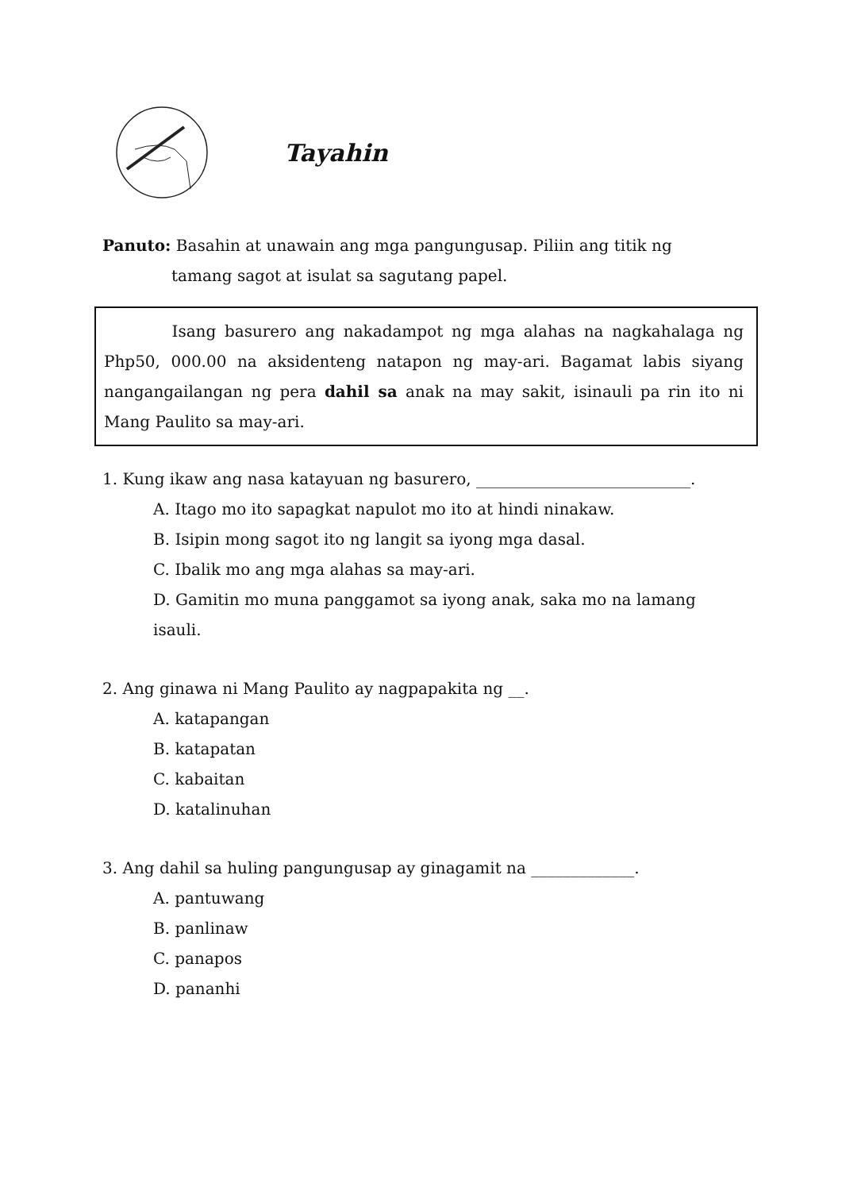Tayahin
Panuto: Basahin at unawain ang mga pangungusap. Piliin ang titik ng
tamang sagot at isulat sa sagutang papel.
Isang basurero ang nakadampot ng mga alahas na nagkahalaga ng Php50, 000.00 na aksidenteng natapon ng may-ari. Bagamat labis siyang nangangailangan ng pera dahil sa anak na may sakit, isinauli pa rin ito ni Mang Paulito sa may-ari.
1. Kung ikaw ang nasa katayuan ng basurero, ___________________________.
A. Itago mo ito sapagkat napulot mo ito at hindi ninakaw.
B. Isipin mong sagot ito ng langit sa iyong mga dasal.
C. Ibalik mo ang mga alahas sa may-ari.
D. Gamitin mo muna panggamot sa iyong anak, saka mo na lamang isauli.
2. Ang ginawa ni Mang Paulito ay nagpapakita ng __.
A. katapangan
B. katapatan
C. kabaitan
D. katalinuhan
3. Ang dahil sa huling pangungusap ay ginagamit na _____________.
A. pantuwang
B. panlinaw
C. panapos
D. pananhi